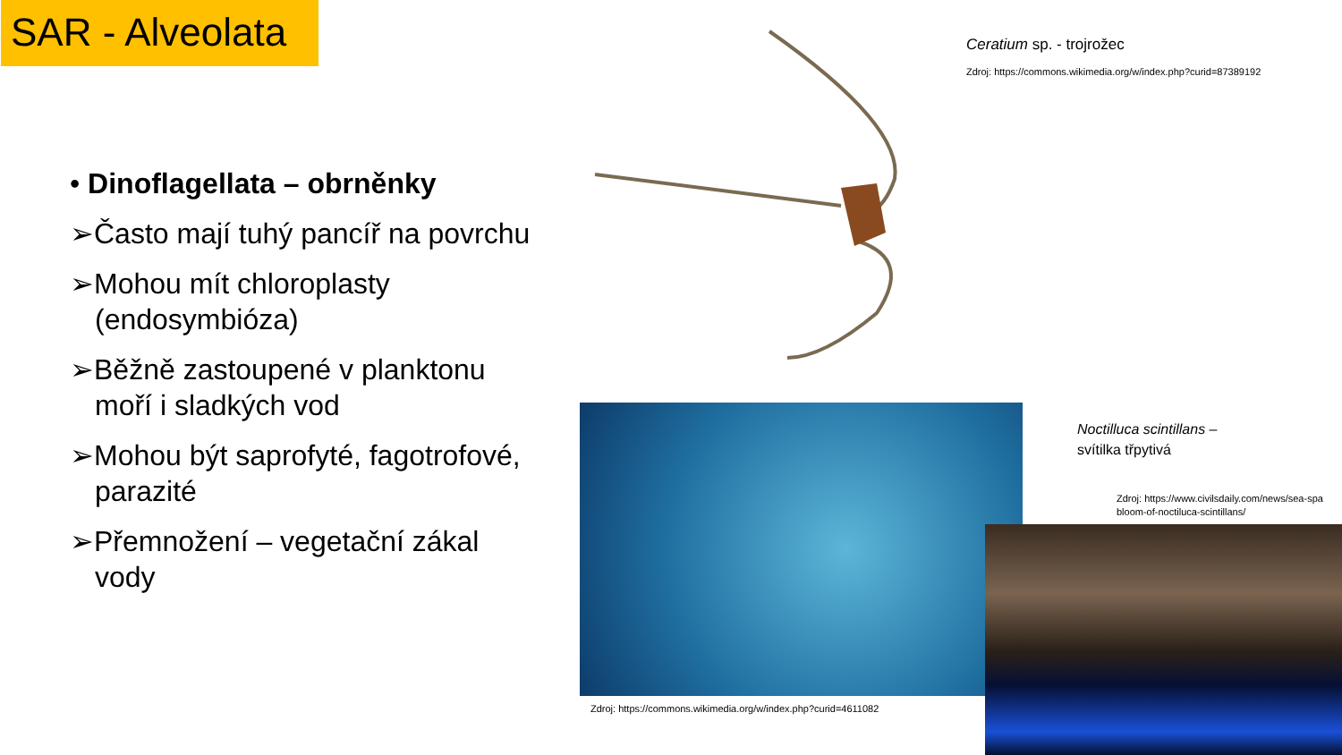SAR - Alveolata
• Dinoflagellata – obrněnky
➢Často mají tuhý pancíř na povrchu
➢Mohou mít chloroplasty (endosymbióza)
➢Běžně zastoupené v planktonu moří i sladkých vod
➢Mohou být saprofyté, fagotrofové, parazité
➢Přemnožení – vegetační zákal vody
Ceratium sp. - trojrožec
Zdroj: https://commons.wikimedia.org/w/index.php?curid=87389192
Zdroj: https://commons.wikimedia.org/w/index.php?curid=4611082
Noctilluca scintillans –
svítilka třpytivá
Zdroj: https://www.civilsdaily.com/news/sea-spa
bloom-of-noctiluca-scintillans/